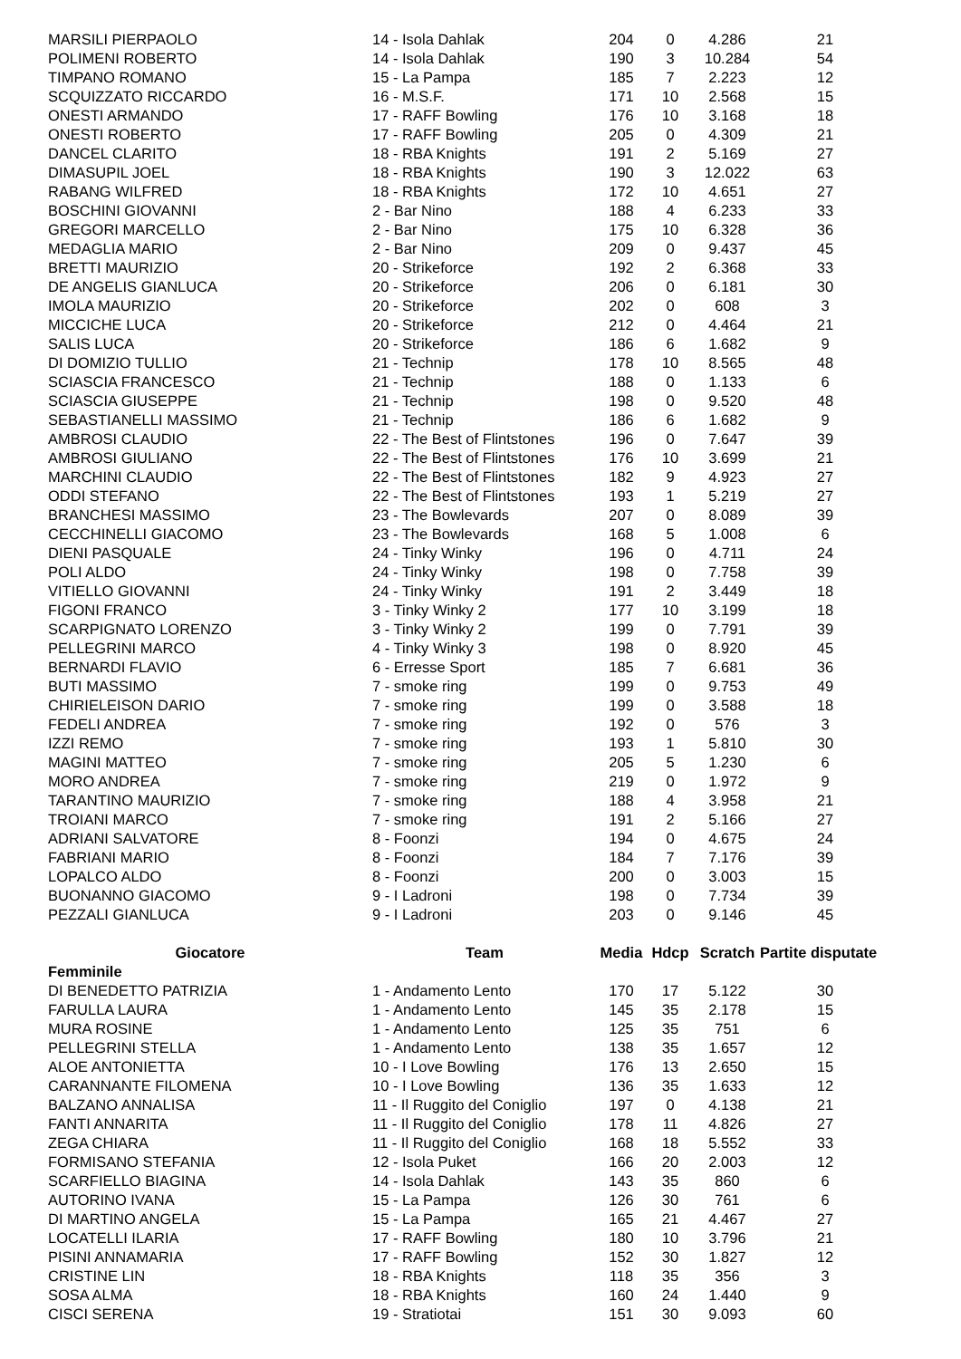| MARSILI PIERPAOLO | 14 - Isola Dahlak | 204 | 0 | 4.286 | 21 |
| POLIMENI ROBERTO | 14 - Isola Dahlak | 190 | 3 | 10.284 | 54 |
| TIMPANO ROMANO | 15 - La Pampa | 185 | 7 | 2.223 | 12 |
| SCQUIZZATO RICCARDO | 16 - M.S.F. | 171 | 10 | 2.568 | 15 |
| ONESTI ARMANDO | 17 - RAFF Bowling | 176 | 10 | 3.168 | 18 |
| ONESTI ROBERTO | 17 - RAFF Bowling | 205 | 0 | 4.309 | 21 |
| DANCEL CLARITO | 18 - RBA Knights | 191 | 2 | 5.169 | 27 |
| DIMASUPIL JOEL | 18 - RBA Knights | 190 | 3 | 12.022 | 63 |
| RABANG WILFRED | 18 - RBA Knights | 172 | 10 | 4.651 | 27 |
| BOSCHINI GIOVANNI | 2 - Bar Nino | 188 | 4 | 6.233 | 33 |
| GREGORI MARCELLO | 2 - Bar Nino | 175 | 10 | 6.328 | 36 |
| MEDAGLIA MARIO | 2 - Bar Nino | 209 | 0 | 9.437 | 45 |
| BRETTI MAURIZIO | 20 - Strikeforce | 192 | 2 | 6.368 | 33 |
| DE ANGELIS GIANLUCA | 20 - Strikeforce | 206 | 0 | 6.181 | 30 |
| IMOLA MAURIZIO | 20 - Strikeforce | 202 | 0 | 608 | 3 |
| MICCICHE LUCA | 20 - Strikeforce | 212 | 0 | 4.464 | 21 |
| SALIS LUCA | 20 - Strikeforce | 186 | 6 | 1.682 | 9 |
| DI DOMIZIO TULLIO | 21 - Technip | 178 | 10 | 8.565 | 48 |
| SCIASCIA FRANCESCO | 21 - Technip | 188 | 0 | 1.133 | 6 |
| SCIASCIA GIUSEPPE | 21 - Technip | 198 | 0 | 9.520 | 48 |
| SEBASTIANELLI MASSIMO | 21 - Technip | 186 | 6 | 1.682 | 9 |
| AMBROSI CLAUDIO | 22 - The Best of Flintstones | 196 | 0 | 7.647 | 39 |
| AMBROSI GIULIANO | 22 - The Best of Flintstones | 176 | 10 | 3.699 | 21 |
| MARCHINI CLAUDIO | 22 - The Best of Flintstones | 182 | 9 | 4.923 | 27 |
| ODDI STEFANO | 22 - The Best of Flintstones | 193 | 1 | 5.219 | 27 |
| BRANCHESI MASSIMO | 23 - The Bowlevards | 207 | 0 | 8.089 | 39 |
| CECCHINELLI GIACOMO | 23 - The Bowlevards | 168 | 5 | 1.008 | 6 |
| DIENI PASQUALE | 24 - Tinky Winky | 196 | 0 | 4.711 | 24 |
| POLI ALDO | 24 - Tinky Winky | 198 | 0 | 7.758 | 39 |
| VITIELLO GIOVANNI | 24 - Tinky Winky | 191 | 2 | 3.449 | 18 |
| FIGONI FRANCO | 3 - Tinky Winky 2 | 177 | 10 | 3.199 | 18 |
| SCARPIGNATO LORENZO | 3 - Tinky Winky 2 | 199 | 0 | 7.791 | 39 |
| PELLEGRINI MARCO | 4 - Tinky Winky 3 | 198 | 0 | 8.920 | 45 |
| BERNARDI FLAVIO | 6 - Erresse Sport | 185 | 7 | 6.681 | 36 |
| BUTI MASSIMO | 7 - smoke ring | 199 | 0 | 9.753 | 49 |
| CHIRIELEISON DARIO | 7 - smoke ring | 199 | 0 | 3.588 | 18 |
| FEDELI ANDREA | 7 - smoke ring | 192 | 0 | 576 | 3 |
| IZZI REMO | 7 - smoke ring | 193 | 1 | 5.810 | 30 |
| MAGINI MATTEO | 7 - smoke ring | 205 | 5 | 1.230 | 6 |
| MORO ANDREA | 7 - smoke ring | 219 | 0 | 1.972 | 9 |
| TARANTINO MAURIZIO | 7 - smoke ring | 188 | 4 | 3.958 | 21 |
| TROIANI MARCO | 7 - smoke ring | 191 | 2 | 5.166 | 27 |
| ADRIANI SALVATORE | 8 - Foonzi | 194 | 0 | 4.675 | 24 |
| FABRIANI MARIO | 8 - Foonzi | 184 | 7 | 7.176 | 39 |
| LOPALCO ALDO | 8 - Foonzi | 200 | 0 | 3.003 | 15 |
| BUONANNO GIACOMO | 9 - I Ladroni | 198 | 0 | 7.734 | 39 |
| PEZZALI GIANLUCA | 9 - I Ladroni | 203 | 0 | 9.146 | 45 |
| Giocatore | Team | Media | Hdcp | Scratch | Partite disputate |
| Femminile | | | | | |
| DI BENEDETTO PATRIZIA | 1 - Andamento Lento | 170 | 17 | 5.122 | 30 |
| FARULLA LAURA | 1 - Andamento Lento | 145 | 35 | 2.178 | 15 |
| MURA ROSINE | 1 - Andamento Lento | 125 | 35 | 751 | 6 |
| PELLEGRINI STELLA | 1 - Andamento Lento | 138 | 35 | 1.657 | 12 |
| ALOE ANTONIETTA | 10 - I Love Bowling | 176 | 13 | 2.650 | 15 |
| CARANNANTE FILOMENA | 10 - I Love Bowling | 136 | 35 | 1.633 | 12 |
| BALZANO ANNALISA | 11 - Il Ruggito del Coniglio | 197 | 0 | 4.138 | 21 |
| FANTI ANNARITA | 11 - Il Ruggito del Coniglio | 178 | 11 | 4.826 | 27 |
| ZEGA CHIARA | 11 - Il Ruggito del Coniglio | 168 | 18 | 5.552 | 33 |
| FORMISANO STEFANIA | 12 - Isola Puket | 166 | 20 | 2.003 | 12 |
| SCARFIELLO BIAGINA | 14 - Isola Dahlak | 143 | 35 | 860 | 6 |
| AUTORINO IVANA | 15 - La Pampa | 126 | 30 | 761 | 6 |
| DI MARTINO ANGELA | 15 - La Pampa | 165 | 21 | 4.467 | 27 |
| LOCATELLI ILARIA | 17 - RAFF Bowling | 180 | 10 | 3.796 | 21 |
| PISINI ANNAMARIA | 17 - RAFF Bowling | 152 | 30 | 1.827 | 12 |
| CRISTINE LIN | 18 - RBA Knights | 118 | 35 | 356 | 3 |
| SOSA ALMA | 18 - RBA Knights | 160 | 24 | 1.440 | 9 |
| CISCI SERENA | 19 - Stratiotai | 151 | 30 | 9.093 | 60 |